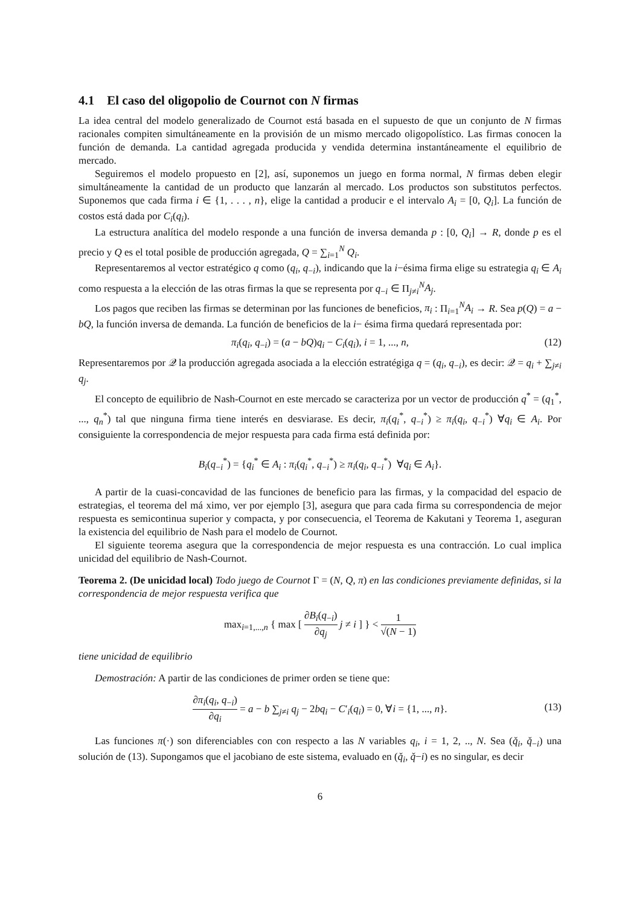4.1 El caso del oligopolio de Cournot con N firmas
La idea central del modelo generalizado de Cournot está basada en el supuesto de que un conjunto de N firmas racionales compiten simultáneamente en la provisión de un mismo mercado oligopolístico. Las firmas conocen la función de demanda. La cantidad agregada producida y vendida determina instantáneamente el equilibrio de mercado.
Seguiremos el modelo propuesto en [2], así, suponemos un juego en forma normal, N firmas deben elegir simultáneamente la cantidad de un producto que lanzarán al mercado. Los productos son substitutos perfectos. Suponemos que cada firma i ∈ {1, . . . , n}, elige la cantidad a producir e el intervalo A<sub>i</sub> = [0, Q<sub>i</sub>]. La función de costos está dada por C<sub>i</sub>(q<sub>i</sub>).
La estructura analítica del modelo responde a una función de inversa demanda p : [0, Q<sub>i</sub>] → R, donde p es el precio y Q es el total posible de producción agregada, Q = ∑<sub>i=1</sub><sup>N</sup> Q<sub>i</sub>.
Representaremos al vector estratégico q como (q<sub>i</sub>, q<sub>−i</sub>), indicando que la i−ésima firma elige su estrategia q<sub>i</sub> ∈ A<sub>i</sub> como respuesta a la elección de las otras firmas la que se representa por q<sub>−i</sub> ∈ Π<sub>j≠i</sub><sup>N</sup>A<sub>j</sub>.
Los pagos que reciben las firmas se determinan por las funciones de beneficios, π<sub>i</sub> : Π<sub>i=1</sub><sup>N</sup>A<sub>i</sub> → R. Sea p(Q) = a − bQ, la función inversa de demanda. La función de beneficios de la i− ésima firma quedará representada por:
π<sub>i</sub>(q<sub>i</sub>, q<sub>−i</sub>) = (a − bQ)q<sub>i</sub> − C<sub>i</sub>(q<sub>i</sub>), i = 1, ..., n, (12)
Representaremos por 𝒬 la producción agregada asociada a la elección estratégiga q = (q<sub>i</sub>, q<sub>−i</sub>), es decir: 𝒬 = q<sub>i</sub> + ∑<sub>j≠i</sub> q<sub>j</sub>.
El concepto de equilibrio de Nash-Cournot en este mercado se caracteriza por un vector de producción q<sup>*</sup> = (q<sub>1</sub><sup>*</sup>, ..., q<sub>n</sub><sup>*</sup>) tal que ninguna firma tiene interés en desviarase. Es decir, π<sub>i</sub>(q<sub>i</sub><sup>*</sup>, q<sub>−i</sub><sup>*</sup>) ≥ π<sub>i</sub>(q<sub>i</sub>, q<sub>−i</sub><sup>*</sup>) ∀q<sub>i</sub> ∈ A<sub>i</sub>. Por consiguiente la correspondencia de mejor respuesta para cada firma está definida por:
B<sub>i</sub>(q<sub>−i</sub><sup>*</sup>) = {q<sub>i</sub><sup>*</sup> ∈ A<sub>i</sub> : π<sub>i</sub>(q<sub>i</sub><sup>*</sup>, q<sub>−i</sub><sup>*</sup>) ≥ π<sub>i</sub>(q<sub>i</sub>, q<sub>−i</sub><sup>*</sup>) ∀q<sub>i</sub> ∈ A<sub>i</sub>}.
A partir de la cuasi-concavidad de las funciones de beneficio para las firmas, y la compacidad del espacio de estrategias, el teorema del má ximo, ver por ejemplo [3], asegura que para cada firma su correspondencia de mejor respuesta es semicontinua superior y compacta, y por consecuencia, el Teorema de Kakutani y Teorema 1, aseguran la existencia del equilibrio de Nash para el modelo de Cournot.
El siguiente teorema asegura que la correspondencia de mejor respuesta es una contracción. Lo cual implica unicidad del equilibrio de Nash-Cournot.
Teorema 2. (De unicidad local) Todo juego de Cournot Γ = (N, Q, π) en las condiciones previamente definidas, si la correspondencia de mejor respuesta verifica que
max<sub>i=1,...,n</sub> { max [ ∂B<sub>i</sub>(q<sub>−i</sub>) ∂q<sub>j</sub> j ≠ i ] } < 1 √(N − 1)
tiene unicidad de equilibrio
Demostración: A partir de las condiciones de primer orden se tiene que:
∂π<sub>i</sub>(q<sub>i</sub>, q<sub>−i</sub>) ∂q<sub>i</sub> = a − b ∑<sub>j≠i</sub> q<sub>j</sub> − 2bq<sub>i</sub> − C′<sub>i</sub>(q<sub>i</sub>) = 0, ∀i = {1, ..., n}.
(13)
Las funciones π(·) son diferenciables con con respecto a las N variables q<sub>i</sub>, i = 1, 2, .., N. Sea (q̌<sub>i</sub>, q̌<sub>−i</sub>) una solución de (13). Supongamos que el jacobiano de este sistema, evaluado en (q̌<sub>i</sub>, q̌−i) es no singular, es decir
6